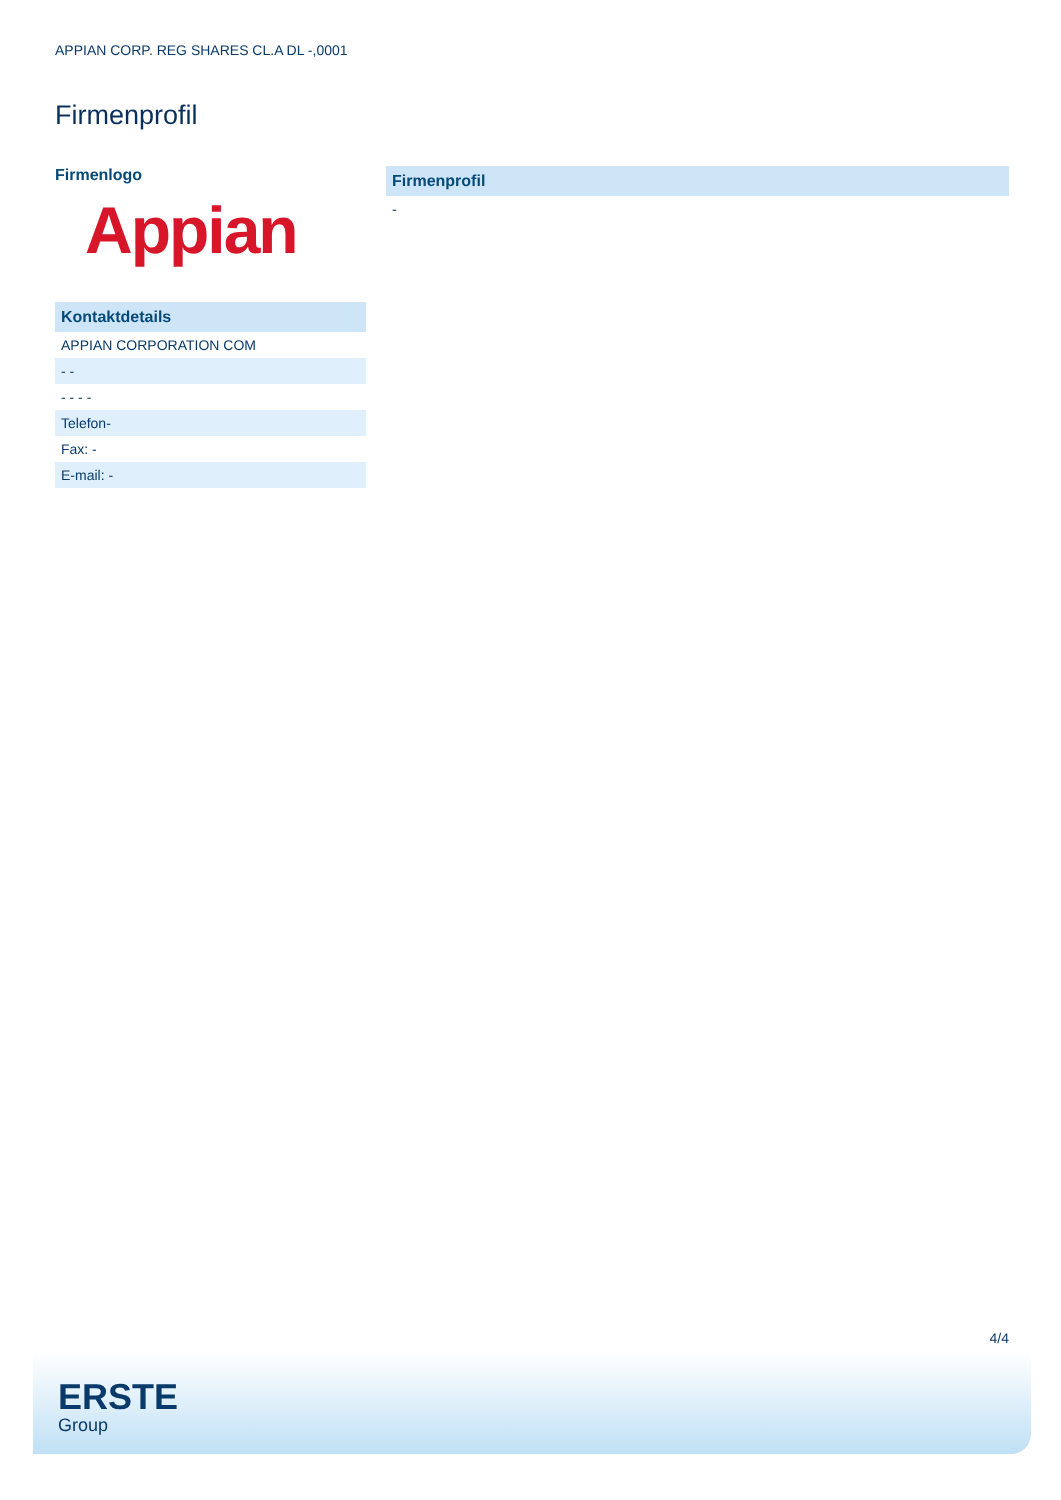APPIAN CORP. REG SHARES CL.A DL -,0001
Firmenprofil
Firmenlogo
Appian
| Kontaktdetails |
| --- |
| APPIAN CORPORATION COM |
| - - |
| - - - - |
| Telefon- |
| Fax: - |
| E-mail: - |
| Firmenprofil |
| --- |
| - |
4/4
ERSTE
Group